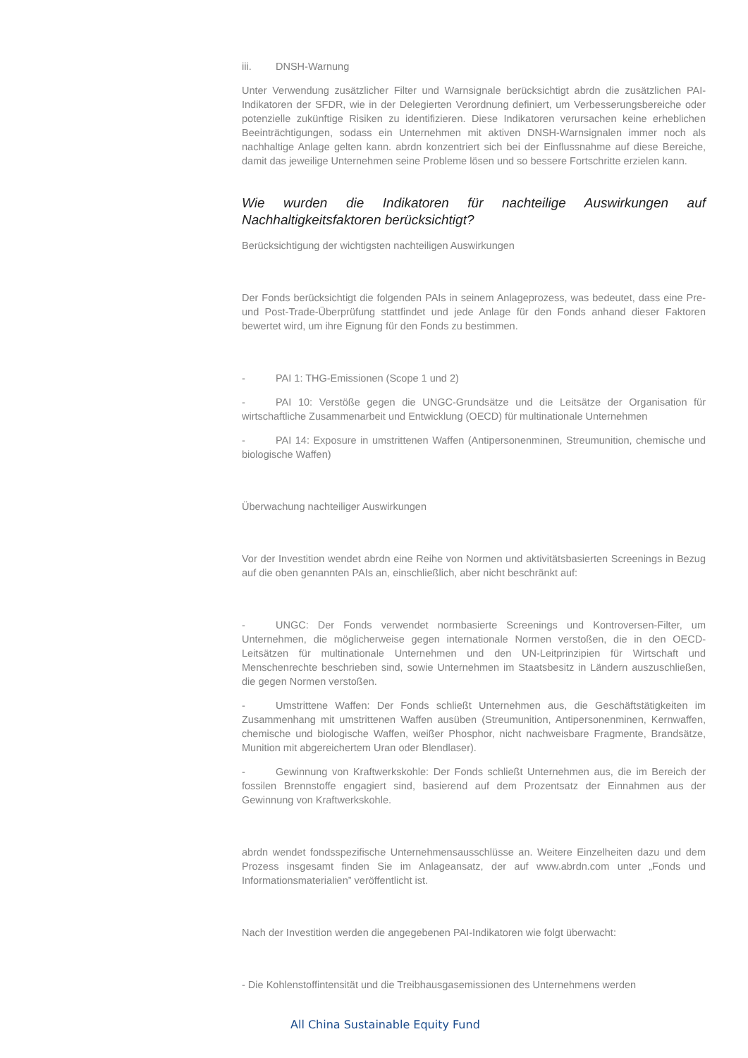iii. DNSH-Warnung
Unter Verwendung zusätzlicher Filter und Warnsignale berücksichtigt abrdn die zusätzlichen PAI-Indikatoren der SFDR, wie in der Delegierten Verordnung definiert, um Verbesserungsbereiche oder potenzielle zukünftige Risiken zu identifizieren. Diese Indikatoren verursachen keine erheblichen Beeinträchtigungen, sodass ein Unternehmen mit aktiven DNSH-Warnsignalen immer noch als nachhaltige Anlage gelten kann. abrdn konzentriert sich bei der Einflussnahme auf diese Bereiche, damit das jeweilige Unternehmen seine Probleme lösen und so bessere Fortschritte erzielen kann.
Wie wurden die Indikatoren für nachteilige Auswirkungen auf Nachhaltigkeitsfaktoren berücksichtigt?
Berücksichtigung der wichtigsten nachteiligen Auswirkungen
Der Fonds berücksichtigt die folgenden PAIs in seinem Anlageprozess, was bedeutet, dass eine Pre- und Post-Trade-Überprüfung stattfindet und jede Anlage für den Fonds anhand dieser Faktoren bewertet wird, um ihre Eignung für den Fonds zu bestimmen.
- PAI 1: THG-Emissionen (Scope 1 und 2)
- PAI 10: Verstöße gegen die UNGC-Grundsätze und die Leitsätze der Organisation für wirtschaftliche Zusammenarbeit und Entwicklung (OECD) für multinationale Unternehmen
- PAI 14: Exposure in umstrittenen Waffen (Antipersonenminen, Streumunition, chemische und biologische Waffen)
Überwachung nachteiliger Auswirkungen
Vor der Investition wendet abrdn eine Reihe von Normen und aktivitätsbasierten Screenings in Bezug auf die oben genannten PAIs an, einschließlich, aber nicht beschränkt auf:
- UNGC: Der Fonds verwendet normbasierte Screenings und Kontroversen-Filter, um Unternehmen, die möglicherweise gegen internationale Normen verstoßen, die in den OECD-Leitsätzen für multinationale Unternehmen und den UN-Leitprinzipien für Wirtschaft und Menschenrechte beschrieben sind, sowie Unternehmen im Staatsbesitz in Ländern auszuschließen, die gegen Normen verstoßen.
- Umstrittene Waffen: Der Fonds schließt Unternehmen aus, die Geschäftstätigkeiten im Zusammenhang mit umstrittenen Waffen ausüben (Streumunition, Antipersonenminen, Kernwaffen, chemische und biologische Waffen, weißer Phosphor, nicht nachweisbare Fragmente, Brandsätze, Munition mit abgereichertem Uran oder Blendlaser).
- Gewinnung von Kraftwerkskohle: Der Fonds schließt Unternehmen aus, die im Bereich der fossilen Brennstoffe engagiert sind, basierend auf dem Prozentsatz der Einnahmen aus der Gewinnung von Kraftwerkskohle.
abrdn wendet fondsspezifische Unternehmensausschlüsse an. Weitere Einzelheiten dazu und dem Prozess insgesamt finden Sie im Anlageansatz, der auf www.abrdn.com unter „Fonds und Informationsmaterialien” veröffentlicht ist.
Nach der Investition werden die angegebenen PAI-Indikatoren wie folgt überwacht:
- Die Kohlenstoffintensität und die Treibhausgasemissionen des Unternehmens werden
All China Sustainable Equity Fund